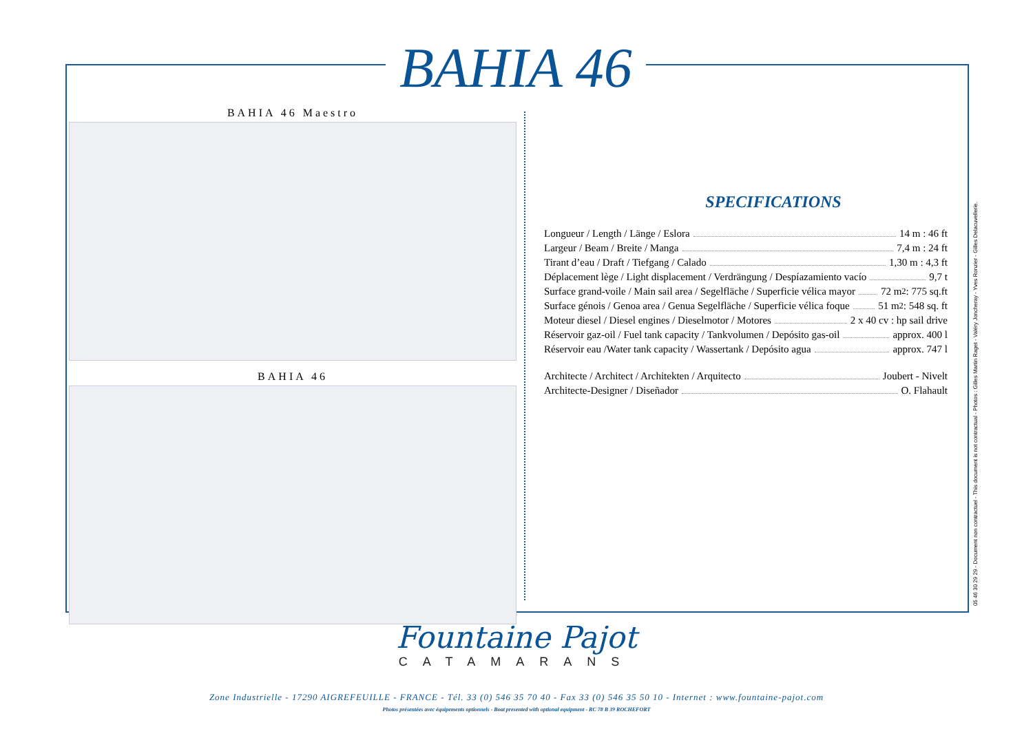BAHIA 46
BAHIA 46 Maestro
BAHIA 46
SPECIFICATIONS
Longueur / Length / Länge / Eslora 14 m : 46 ft
Largeur / Beam / Breite / Manga 7,4 m : 24 ft
Tirant d’eau / Draft / Tiefgang / Calado 1,30 m : 4,3 ft
Déplacement lège / Light displacement / Verdrängung / Despíazamiento vacío 9,7 t
Surface grand-voile / Main sail area / Segelfläche / Superficie vélica mayor 72 m<sup>2</sup> : 775 sq.ft
Surface génois / Genoa area / Genua Segelfläche / Superficie vélica foque 51 m<sup>2</sup>: 548 sq. ft
Moteur diesel / Diesel engines / Dieselmotor / Motores 2 x 40 cv : hp sail drive
Réservoir gaz-oil / Fuel tank capacity / Tankvolumen / Depósito gas-oil approx. 400 l
Réservoir eau /Water tank capacity / Wassertank / Depósito agua approx. 747 l
Architecte / Architect / Architekten / Arquitecto Joubert - Nivelt
Architecte-Designer / Diseñador O. Flahault
05 46 30 29 29 - Document non contractuel - This document is not contractual - Photos : Gilles Martin Raget - Valéry Joncheray - Yves Ronzier - Gilles Delacuvellerie.
Fountaine Pajot
CATAMARANS
Zone Industrielle - 17290 AIGREFEUILLE - FRANCE - Tél. 33 (0) 546 35 70 40 - Fax 33 (0) 546 35 50 10 - Internet : www.fountaine-pajot.com
Photos présentées avec équipements optionnels - Boat presented with optional equipment - RC 78 B 39 ROCHEFORT